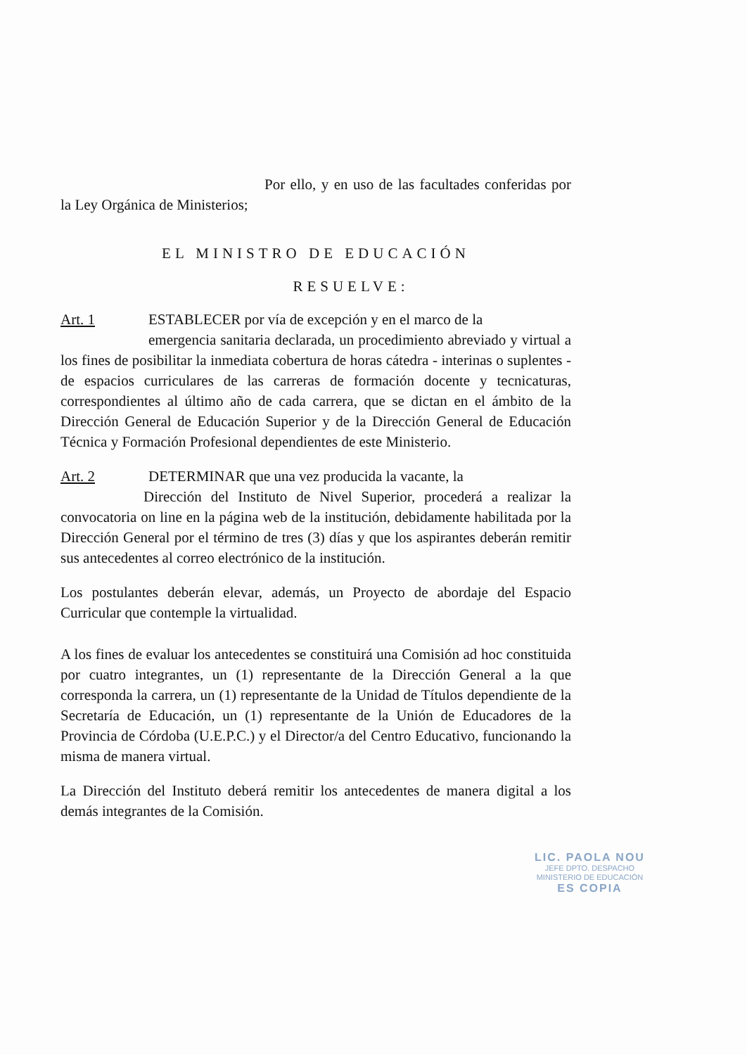Por ello, y en uso de las facultades conferidas por la Ley Orgánica de Ministerios;
EL MINISTRO DE EDUCACIÓN
RESUELVE:
Art. 1 ESTABLECER por vía de excepción y en el marco de la
emergencia sanitaria declarada, un procedimiento abreviado y virtual a los fines de posibilitar la inmediata cobertura de horas cátedra - interinas o suplentes - de espacios curriculares de las carreras de formación docente y tecnicaturas, correspondientes al último año de cada carrera, que se dictan en el ámbito de la Dirección General de Educación Superior y de la Dirección General de Educación Técnica y Formación Profesional dependientes de este Ministerio.
Art. 2 DETERMINAR que una vez producida la vacante, la
Dirección del Instituto de Nivel Superior, procederá a realizar la convocatoria on line en la página web de la institución, debidamente habilitada por la Dirección General por el término de tres (3) días y que los aspirantes deberán remitir sus antecedentes al correo electrónico de la institución.
Los postulantes deberán elevar, además, un Proyecto de abordaje del Espacio Curricular que contemple la virtualidad.
A los fines de evaluar los antecedentes se constituirá una Comisión ad hoc constituida por cuatro integrantes, un (1) representante de la Dirección General a la que corresponda la carrera, un (1) representante de la Unidad de Títulos dependiente de la Secretaría de Educación, un (1) representante de la Unión de Educadores de la Provincia de Córdoba (U.E.P.C.) y el Director/a del Centro Educativo, funcionando la misma de manera virtual.
La Dirección del Instituto deberá remitir los antecedentes de manera digital a los demás integrantes de la Comisión.
LIC. PAOLA NOU
JEFE DPTO. DESPACHO
MINISTERIO DE EDUCACIÓN
ES COPIA